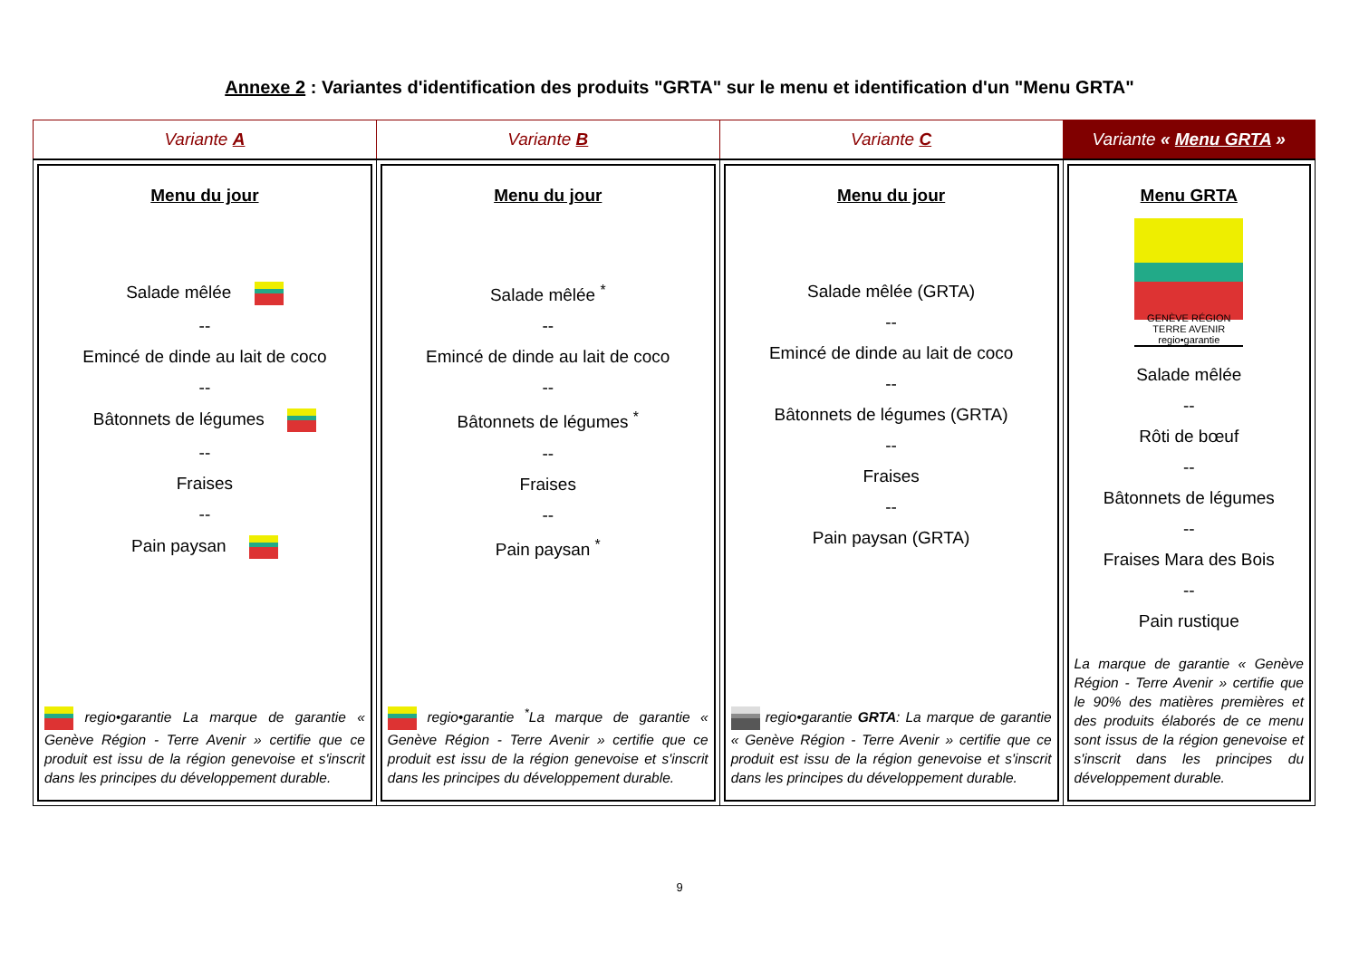Annexe 2 : Variantes d'identification des produits "GRTA" sur le menu et identification d'un "Menu GRTA"
| Variante A | Variante B | Variante C | Variante « Menu GRTA » |
| Menu du jour Salade mêlée -- Emincé de dinde au lait de coco -- Bâtonnets de légumes -- Fraises -- Pain paysan regio•garantie La marque de garantie « Genève Région - Terre Avenir » certifie que ce produit est issu de la région genevoise et s'inscrit dans les principes du développement durable. | Menu du jour Salade mêlée <sup>*</sup> -- Emincé de dinde au lait de coco -- Bâtonnets de légumes <sup>*</sup> -- Fraises -- Pain paysan <sup>*</sup> regio•garantie <sup>*</sup>La marque de garantie « Genève Région - Terre Avenir » certifie que ce produit est issu de la région genevoise et s'inscrit dans les principes du développement durable. | Menu du jour Salade mêlée (GRTA) -- Emincé de dinde au lait de coco -- Bâtonnets de légumes (GRTA) -- Fraises -- Pain paysan (GRTA) regio•garantie GRTA : La marque de garantie « Genève Région - Terre Avenir » certifie que ce produit est issu de la région genevoise et s'inscrit dans les principes du développement durable. | Menu GRTA GENÈVE RÉGION TERRE AVENIR regio•garantie Salade mêlée -- Rôti de bœuf -- Bâtonnets de légumes -- Fraises Mara des Bois -- Pain rustique La marque de garantie « Genève Région - Terre Avenir » certifie que le 90% des matières premières et des produits élaborés de ce menu sont issus de la région genevoise et s'inscrit dans les principes du développement durable. |
9